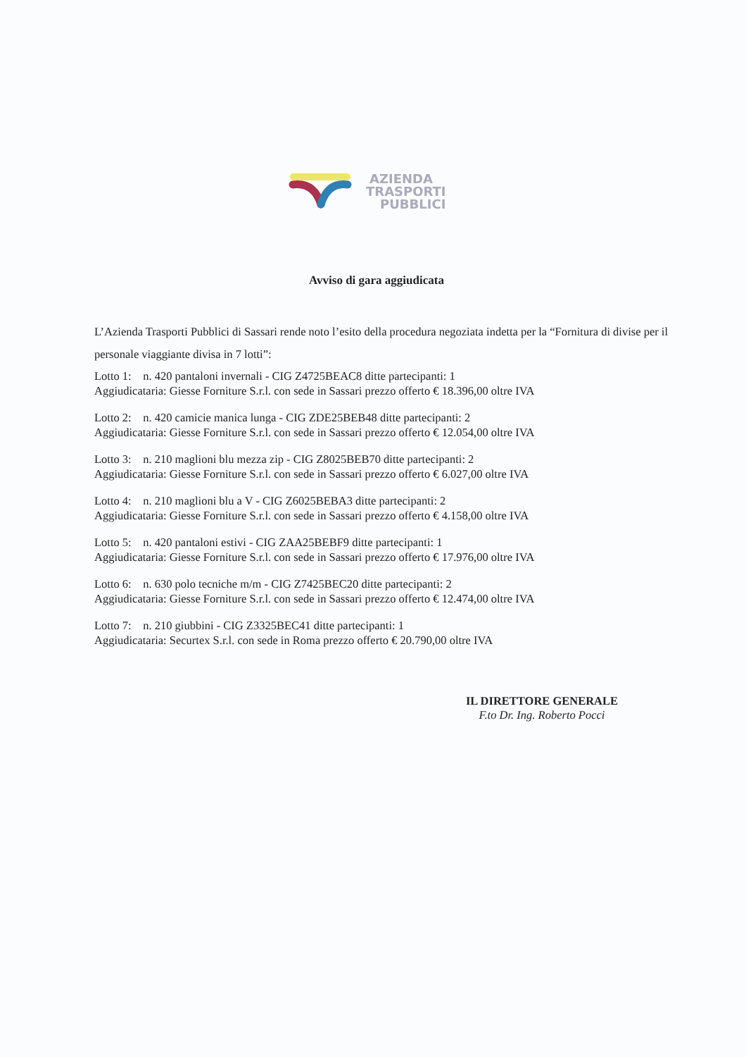AZIENDA
TRASPORTI
PUBBLICI
Avviso di gara aggiudicata
L’Azienda Trasporti Pubblici di Sassari rende noto l’esito della procedura negoziata indetta per la “Fornitura di divise per il personale viaggiante divisa in 7 lotti”:
Lotto 1: n. 420 pantaloni invernali - CIG Z4725BEAC8 ditte partecipanti: 1
Aggiudicataria: Giesse Forniture S.r.l. con sede in Sassari prezzo offerto € 18.396,00 oltre IVA
Lotto 2: n. 420 camicie manica lunga - CIG ZDE25BEB48 ditte partecipanti: 2
Aggiudicataria: Giesse Forniture S.r.l. con sede in Sassari prezzo offerto € 12.054,00 oltre IVA
Lotto 3: n. 210 maglioni blu mezza zip - CIG Z8025BEB70 ditte partecipanti: 2
Aggiudicataria: Giesse Forniture S.r.l. con sede in Sassari prezzo offerto € 6.027,00 oltre IVA
Lotto 4: n. 210 maglioni blu a V - CIG Z6025BEBA3 ditte partecipanti: 2
Aggiudicataria: Giesse Forniture S.r.l. con sede in Sassari prezzo offerto € 4.158,00 oltre IVA
Lotto 5: n. 420 pantaloni estivi - CIG ZAA25BEBF9 ditte partecipanti: 1
Aggiudicataria: Giesse Forniture S.r.l. con sede in Sassari prezzo offerto € 17.976,00 oltre IVA
Lotto 6: n. 630 polo tecniche m/m - CIG Z7425BEC20 ditte partecipanti: 2
Aggiudicataria: Giesse Forniture S.r.l. con sede in Sassari prezzo offerto € 12.474,00 oltre IVA
Lotto 7: n. 210 giubbini - CIG Z3325BEC41 ditte partecipanti: 1
Aggiudicataria: Securtex S.r.l. con sede in Roma prezzo offerto € 20.790,00 oltre IVA
IL DIRETTORE GENERALE
F.to Dr. Ing. Roberto Pocci